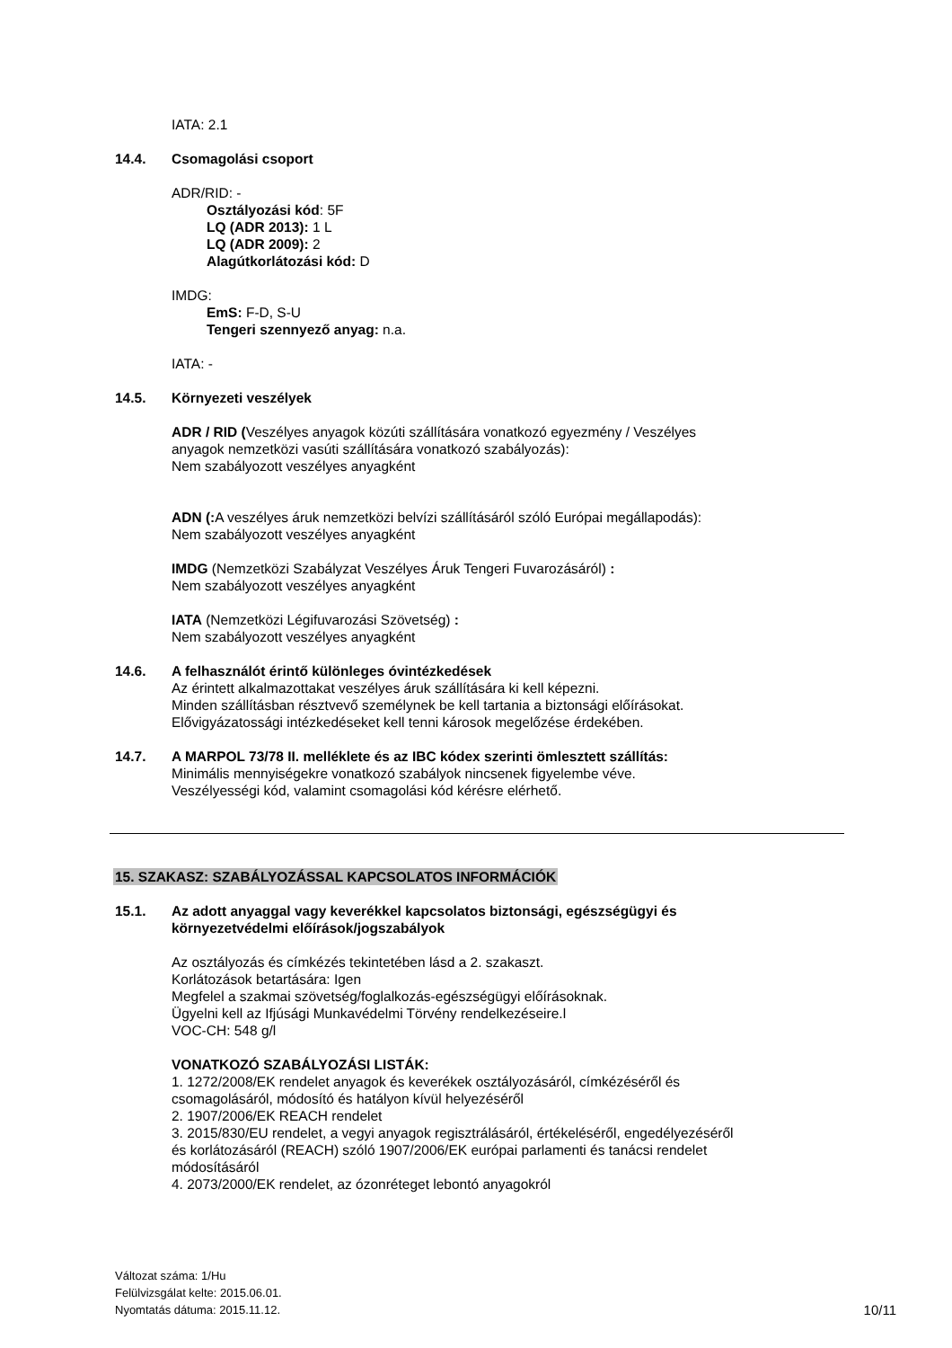IATA: 2.1
14.4. Csomagolási csoport
ADR/RID: -
Osztályozási kód: 5F
LQ (ADR 2013): 1 L
LQ (ADR 2009): 2
Alagútkorlátozási kód: D
IMDG:
EmS: F-D, S-U
Tengeri szennyező anyag: n.a.
IATA: -
14.5. Környezeti veszélyek
ADR / RID (Veszélyes anyagok közúti szállítására vonatkozó egyezmény / Veszélyes
anyagok nemzetközi vasúti szállítására vonatkozó szabályozás):
Nem szabályozott veszélyes anyagként
ADN (: A veszélyes áruk nemzetközi belvízi szállításáról szóló Európai megállapodás):
Nem szabályozott veszélyes anyagként
IMDG (Nemzetközi Szabályzat Veszélyes Áruk Tengeri Fuvarozásáról) :
Nem szabályozott veszélyes anyagként
IATA (Nemzetközi Légifuvarozási Szövetség) :
Nem szabályozott veszélyes anyagként
14.6. A felhasználót érintő különleges óvintézkedések
Az érintett alkalmazottakat veszélyes áruk szállítására ki kell képezni.
Minden szállításban résztvevő személynek be kell tartania a biztonsági előírásokat.
Elővigyázatossági intézkedéseket kell tenni károsok megelőzése érdekében.
14.7. A MARPOL 73/78 II. melléklete és az IBC kódex szerinti ömlesztett szállítás:
Minimális mennyiségekre vonatkozó szabályok nincsenek figyelembe véve.
Veszélyességi kód, valamint csomagolási kód kérésre elérhető.
15. SZAKASZ: SZABÁLYOZÁSSAL KAPCSOLATOS INFORMÁCIÓK
15.1. Az adott anyaggal vagy keverékkel kapcsolatos biztonsági, egészségügyi és
környezetvédelmi előírások/jogszabályok
Az osztályozás és címkézés tekintetében lásd a 2. szakaszt.
Korlátozások betartására: Igen
Megfelel a szakmai szövetség/foglalkozás-egészségügyi előírásoknak.
Ügyelni kell az Ifjúsági Munkavédelmi Törvény rendelkezéseire.l
VOC-CH: 548 g/l
VONATKOZÓ SZABÁLYOZÁSI LISTÁK:
1. 1272/2008/EK rendelet anyagok és keverékek osztályozásáról, címkézéséről és
csomagolásáról, módosító és hatályon kívül helyezéséről
2. 1907/2006/EK REACH rendelet
3. 2015/830/EU rendelet, a vegyi anyagok regisztrálásáról, értékeléséről, engedélyezéséről
és korlátozásáról (REACH) szóló 1907/2006/EK európai parlamenti és tanácsi rendelet
módosításáról
4. 2073/2000/EK rendelet, az ózonréteget lebontó anyagokról
Változat száma: 1/Hu
Felülvizsgálat kelte: 2015.06.01.
Nyomtatás dátuma: 2015.11.12.
10/11